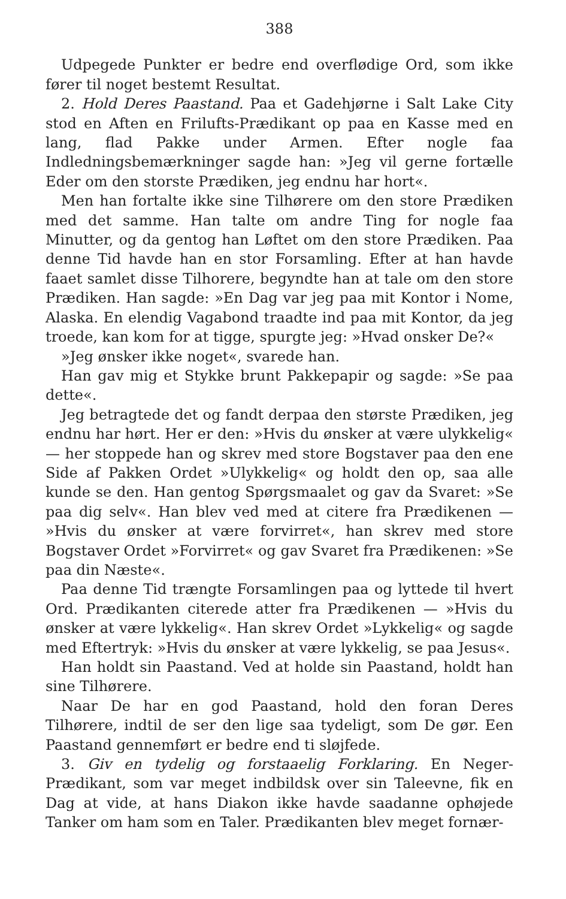388
Udpegede Punkter er bedre end overflødige Ord, som ikke fører til noget bestemt Resultat.
2. Hold Deres Paastand. Paa et Gadehjørne i Salt Lake City stod en Aften en Frilufts-Prædikant op paa en Kasse med en lang, flad Pakke under Armen. Efter nogle faa Indledningsbemærkninger sagde han: »Jeg vil gerne fortælle Eder om den storste Prædiken, jeg endnu har hort«.
Men han fortalte ikke sine Tilhørere om den store Prædiken med det samme. Han talte om andre Ting for nogle faa Minutter, og da gentog han Løftet om den store Prædiken. Paa denne Tid havde han en stor Forsamling. Efter at han havde faaet samlet disse Tilhorere, begyndte han at tale om den store Prædiken. Han sagde: »En Dag var jeg paa mit Kontor i Nome, Alaska. En elendig Vagabond traadte ind paa mit Kontor, da jeg troede, kan kom for at tigge, spurgte jeg: »Hvad onsker De?«
»Jeg ønsker ikke noget«, svarede han.
Han gav mig et Stykke brunt Pakkepapir og sagde: »Se paa dette«.
Jeg betragtede det og fandt derpaa den største Prædiken, jeg endnu har hørt. Her er den: »Hvis du ønsker at være ulykkelig« — her stoppede han og skrev med store Bogstaver paa den ene Side af Pakken Ordet »Ulykkelig« og holdt den op, saa alle kunde se den. Han gentog Spørgsmaalet og gav da Svaret: »Se paa dig selv«. Han blev ved med at citere fra Prædikenen — »Hvis du ønsker at være forvirret«, han skrev med store Bogstaver Ordet »Forvirret« og gav Svaret fra Prædikenen: »Se paa din Næste«.
Paa denne Tid trængte Forsamlingen paa og lyttede til hvert Ord. Prædikanten citerede atter fra Prædikenen — »Hvis du ønsker at være lykkelig«. Han skrev Ordet »Lykkelig« og sagde med Eftertryk: »Hvis du ønsker at være lykkelig, se paa Jesus«.
Han holdt sin Paastand. Ved at holde sin Paastand, holdt han sine Tilhørere.
Naar De har en god Paastand, hold den foran Deres Tilhørere, indtil de ser den lige saa tydeligt, som De gør. Een Paastand gennemført er bedre end ti sløjfede.
3. Giv en tydelig og forstaaelig Forklaring. En Neger-Prædikant, som var meget indbildsk over sin Taleevne, fik en Dag at vide, at hans Diakon ikke havde saadanne ophøjede Tanker om ham som en Taler. Prædikanten blev meget fornær-